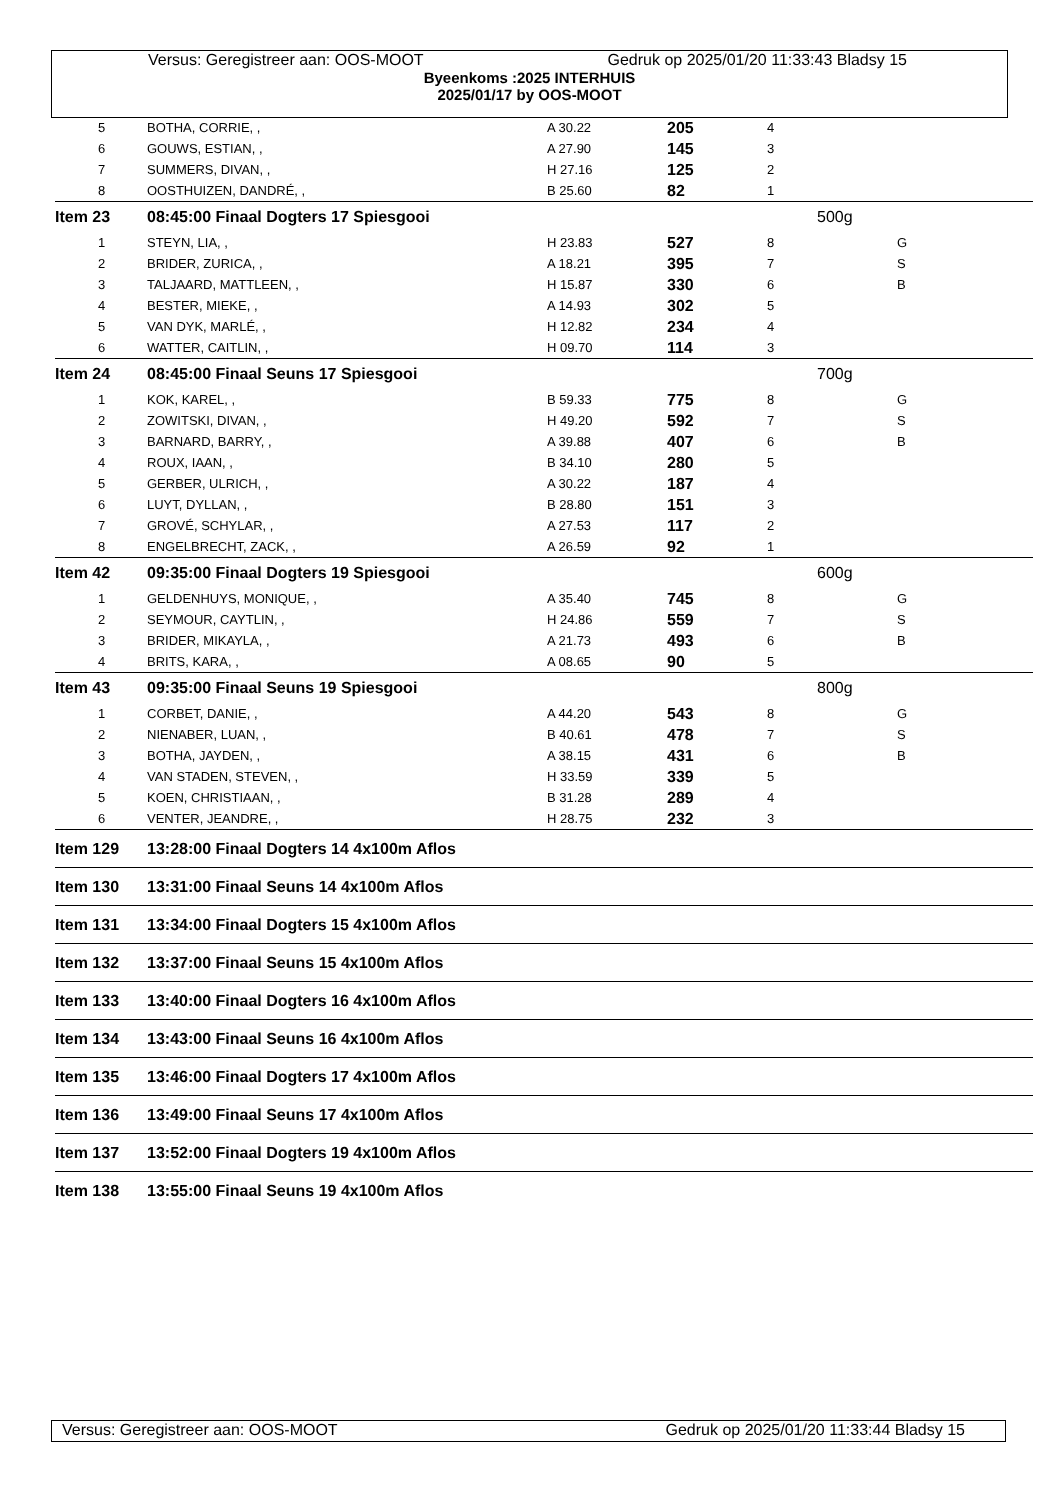Versus: Geregistreer aan: OOS-MOOT Gedruk op 2025/01/20 11:33:43 Bladsy 15
Byeenkoms :2025 INTERHUIS
2025/01/17 by OOS-MOOT
| 5 | BOTHA, CORRIE, , | A 30.22 | 205 | 4 | | |
| 6 | GOUWS, ESTIAN, , | A 27.90 | 145 | 3 | | |
| 7 | SUMMERS, DIVAN, , | H 27.16 | 125 | 2 | | |
| 8 | OOSTHUIZEN, DANDRÉ, , | B 25.60 | 82 | 1 | | |
| Item 23 | 08:45:00 Finaal Dogters 17 Spiesgooi | | | | 500g | |
| 1 | STEYN, LIA, , | H 23.83 | 527 | 8 | | G |
| 2 | BRIDER, ZURICA, , | A 18.21 | 395 | 7 | | S |
| 3 | TALJAARD, MATTLEEN, , | H 15.87 | 330 | 6 | | B |
| 4 | BESTER, MIEKE, , | A 14.93 | 302 | 5 | | |
| 5 | VAN DYK, MARLÉ, , | H 12.82 | 234 | 4 | | |
| 6 | WATTER, CAITLIN, , | H 09.70 | 114 | 3 | | |
| Item 24 | 08:45:00 Finaal Seuns 17 Spiesgooi | | | | 700g | |
| 1 | KOK, KAREL, , | B 59.33 | 775 | 8 | | G |
| 2 | ZOWITSKI, DIVAN, , | H 49.20 | 592 | 7 | | S |
| 3 | BARNARD, BARRY, , | A 39.88 | 407 | 6 | | B |
| 4 | ROUX, IAAN, , | B 34.10 | 280 | 5 | | |
| 5 | GERBER, ULRICH, , | A 30.22 | 187 | 4 | | |
| 6 | LUYT, DYLLAN, , | B 28.80 | 151 | 3 | | |
| 7 | GROVÉ, SCHYLAR, , | A 27.53 | 117 | 2 | | |
| 8 | ENGELBRECHT, ZACK, , | A 26.59 | 92 | 1 | | |
| Item 42 | 09:35:00 Finaal Dogters 19 Spiesgooi | | | | 600g | |
| 1 | GELDENHUYS, MONIQUE, , | A 35.40 | 745 | 8 | | G |
| 2 | SEYMOUR, CAYTLIN, , | H 24.86 | 559 | 7 | | S |
| 3 | BRIDER, MIKAYLA, , | A 21.73 | 493 | 6 | | B |
| 4 | BRITS, KARA, , | A 08.65 | 90 | 5 | | |
| Item 43 | 09:35:00 Finaal Seuns 19 Spiesgooi | | | | 800g | |
| 1 | CORBET, DANIE, , | A 44.20 | 543 | 8 | | G |
| 2 | NIENABER, LUAN, , | B 40.61 | 478 | 7 | | S |
| 3 | BOTHA, JAYDEN, , | A 38.15 | 431 | 6 | | B |
| 4 | VAN STADEN, STEVEN, , | H 33.59 | 339 | 5 | | |
| 5 | KOEN, CHRISTIAAN, , | B 31.28 | 289 | 4 | | |
| 6 | VENTER, JEANDRE, , | H 28.75 | 232 | 3 | | |
| Item 129 | 13:28:00 Finaal Dogters 14 4x100m Aflos | | | | | |
| Item 130 | 13:31:00 Finaal Seuns 14 4x100m Aflos | | | | | |
| Item 131 | 13:34:00 Finaal Dogters 15 4x100m Aflos | | | | | |
| Item 132 | 13:37:00 Finaal Seuns 15 4x100m Aflos | | | | | |
| Item 133 | 13:40:00 Finaal Dogters 16 4x100m Aflos | | | | | |
| Item 134 | 13:43:00 Finaal Seuns 16 4x100m Aflos | | | | | |
| Item 135 | 13:46:00 Finaal Dogters 17 4x100m Aflos | | | | | |
| Item 136 | 13:49:00 Finaal Seuns 17 4x100m Aflos | | | | | |
| Item 137 | 13:52:00 Finaal Dogters 19 4x100m Aflos | | | | | |
| Item 138 | 13:55:00 Finaal Seuns 19 4x100m Aflos | | | | | |
Versus: Geregistreer aan: OOS-MOOT Gedruk op 2025/01/20 11:33:44 Bladsy 15